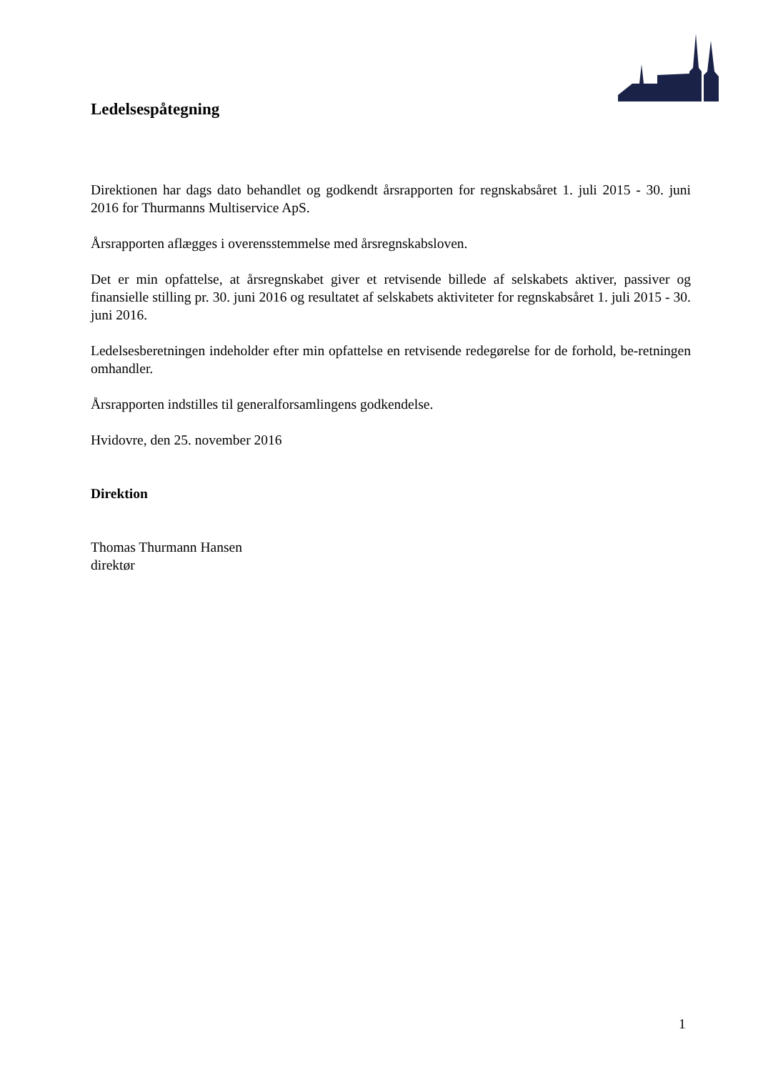Ledelsespåtegning
Direktionen har dags dato behandlet og godkendt årsrapporten for regnskabsåret 1. juli 2015 - 30. juni 2016 for Thurmanns Multiservice ApS.
Årsrapporten aflægges i overensstemmelse med årsregnskabsloven.
Det er min opfattelse, at årsregnskabet giver et retvisende billede af selskabets aktiver, passiver og finansielle stilling pr. 30. juni 2016 og resultatet af selskabets aktiviteter for regnskabsåret 1. juli 2015 - 30. juni 2016.
Ledelsesberetningen indeholder efter min opfattelse en retvisende redegørelse for de forhold, be-retningen omhandler.
Årsrapporten indstilles til generalforsamlingens godkendelse.
Hvidovre, den 25. november 2016
Direktion
Thomas Thurmann Hansen
direktør
1